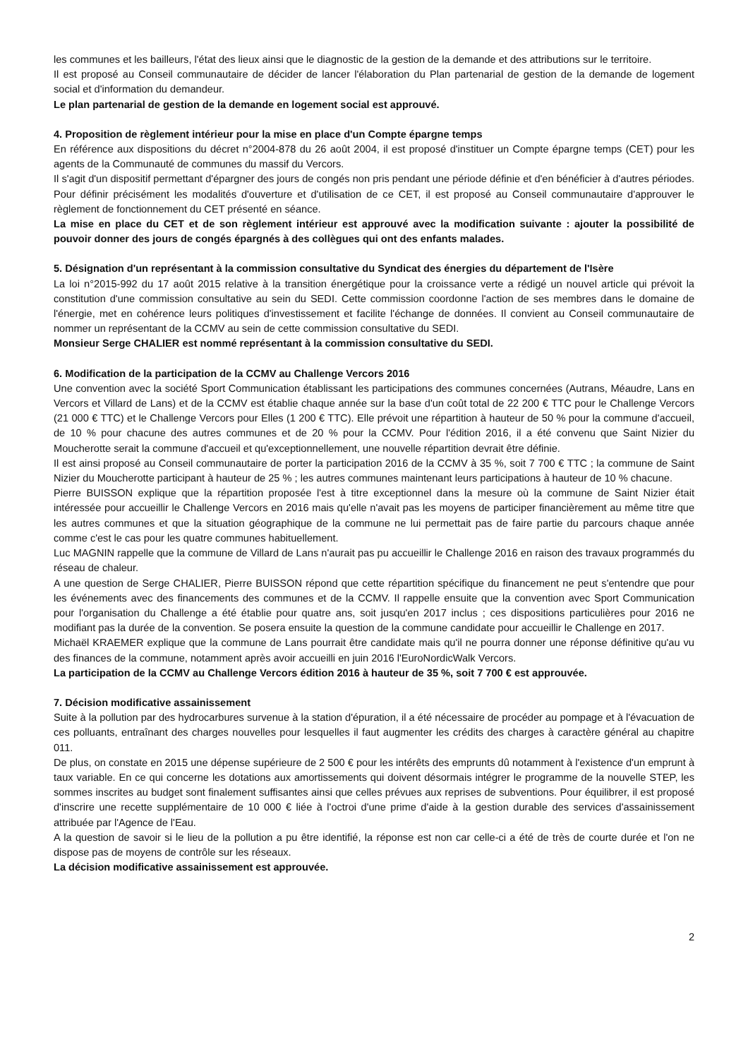les communes et les bailleurs, l'état des lieux ainsi que le diagnostic de la gestion de la demande et des attributions sur le territoire.
Il est proposé au Conseil communautaire de décider de lancer l'élaboration du Plan partenarial de gestion de la demande de logement social et d'information du demandeur.
Le plan partenarial de gestion de la demande en logement social est approuvé.
4. Proposition de règlement intérieur pour la mise en place d'un Compte épargne temps
En référence aux dispositions du décret n°2004-878 du 26 août 2004, il est proposé d'instituer un Compte épargne temps (CET) pour les agents de la Communauté de communes du massif du Vercors.
Il s'agit d'un dispositif permettant d'épargner des jours de congés non pris pendant une période définie et d'en bénéficier à d'autres périodes. Pour définir précisément les modalités d'ouverture et d'utilisation de ce CET, il est proposé au Conseil communautaire d'approuver le règlement de fonctionnement du CET présenté en séance.
La mise en place du CET et de son règlement intérieur est approuvé avec la modification suivante : ajouter la possibilité de pouvoir donner des jours de congés épargnés à des collègues qui ont des enfants malades.
5. Désignation d'un représentant à la commission consultative du Syndicat des énergies du département de l'Isère
La loi n°2015-992 du 17 août 2015 relative à la transition énergétique pour la croissance verte a rédigé un nouvel article qui prévoit la constitution d'une commission consultative au sein du SEDI. Cette commission coordonne l'action de ses membres dans le domaine de l'énergie, met en cohérence leurs politiques d'investissement et facilite l'échange de données. Il convient au Conseil communautaire de nommer un représentant de la CCMV au sein de cette commission consultative du SEDI.
Monsieur Serge CHALIER est nommé représentant à la commission consultative du SEDI.
6. Modification de la participation de la CCMV au Challenge Vercors 2016
Une convention avec la société Sport Communication établissant les participations des communes concernées (Autrans, Méaudre, Lans en Vercors et Villard de Lans) et de la CCMV est établie chaque année sur la base d'un coût total de 22 200 € TTC pour le Challenge Vercors (21 000 € TTC) et le Challenge Vercors pour Elles (1 200 € TTC). Elle prévoit une répartition à hauteur de 50 % pour la commune d'accueil, de 10 % pour chacune des autres communes et de 20 % pour la CCMV. Pour l'édition 2016, il a été convenu que Saint Nizier du Moucherotte serait la commune d'accueil et qu'exceptionnellement, une nouvelle répartition devrait être définie.
Il est ainsi proposé au Conseil communautaire de porter la participation 2016 de la CCMV à 35 %, soit 7 700 € TTC ; la commune de Saint Nizier du Moucherotte participant à hauteur de 25 % ; les autres communes maintenant leurs participations à hauteur de 10 % chacune.
Pierre BUISSON explique que la répartition proposée l'est à titre exceptionnel dans la mesure où la commune de Saint Nizier était intéressée pour accueillir le Challenge Vercors en 2016 mais qu'elle n'avait pas les moyens de participer financièrement au même titre que les autres communes et que la situation géographique de la commune ne lui permettait pas de faire partie du parcours chaque année comme c'est le cas pour les quatre communes habituellement.
Luc MAGNIN rappelle que la commune de Villard de Lans n'aurait pas pu accueillir le Challenge 2016 en raison des travaux programmés du réseau de chaleur.
A une question de Serge CHALIER, Pierre BUISSON répond que cette répartition spécifique du financement ne peut s'entendre que pour les événements avec des financements des communes et de la CCMV. Il rappelle ensuite que la convention avec Sport Communication pour l'organisation du Challenge a été établie pour quatre ans, soit jusqu'en 2017 inclus ; ces dispositions particulières pour 2016 ne modifiant pas la durée de la convention. Se posera ensuite la question de la commune candidate pour accueillir le Challenge en 2017.
Michaël KRAEMER explique que la commune de Lans pourrait être candidate mais qu'il ne pourra donner une réponse définitive qu'au vu des finances de la commune, notamment après avoir accueilli en juin 2016 l'EuroNordicWalk Vercors.
La participation de la CCMV au Challenge Vercors édition 2016 à hauteur de 35 %, soit 7 700 € est approuvée.
7. Décision modificative assainissement
Suite à la pollution par des hydrocarbures survenue à la station d'épuration, il a été nécessaire de procéder au pompage et à l'évacuation de ces polluants, entraînant des charges nouvelles pour lesquelles il faut augmenter les crédits des charges à caractère général au chapitre 011.
De plus, on constate en 2015 une dépense supérieure de 2 500 € pour les intérêts des emprunts dû notamment à l'existence d'un emprunt à taux variable. En ce qui concerne les dotations aux amortissements qui doivent désormais intégrer le programme de la nouvelle STEP, les sommes inscrites au budget sont finalement suffisantes ainsi que celles prévues aux reprises de subventions. Pour équilibrer, il est proposé d'inscrire une recette supplémentaire de 10 000 € liée à l'octroi d'une prime d'aide à la gestion durable des services d'assainissement attribuée par l'Agence de l'Eau.
A la question de savoir si le lieu de la pollution a pu être identifié, la réponse est non car celle-ci a été de très de courte durée et l'on ne dispose pas de moyens de contrôle sur les réseaux.
La décision modificative assainissement est approuvée.
2